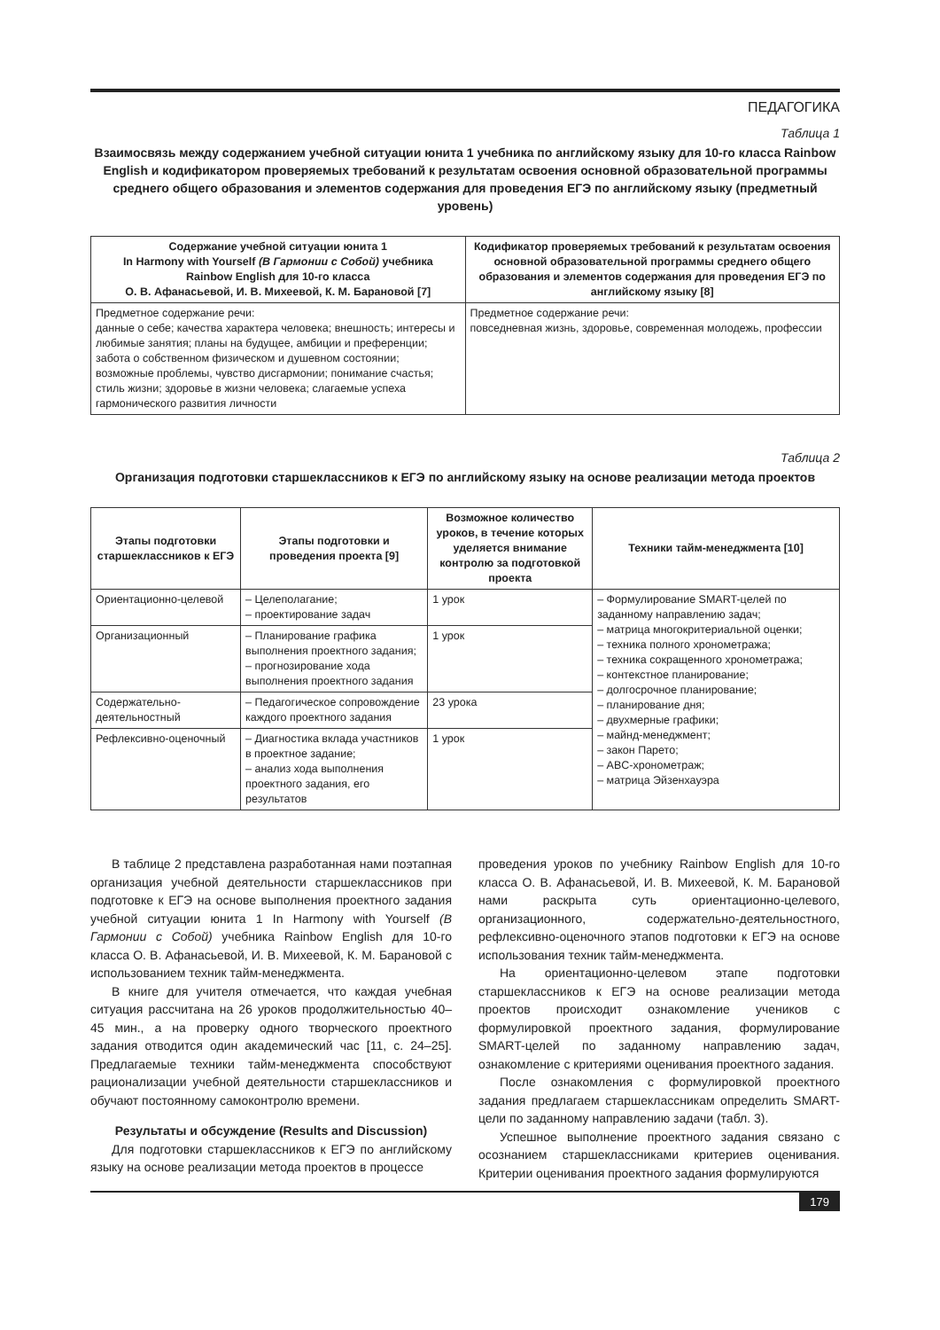ПЕДАГОГИКА
Таблица 1
Взаимосвязь между содержанием учебной ситуации юнита 1 учебника по английскому языку для 10-го класса Rainbow English и кодификатором проверяемых требований к результатам освоения основной образовательной программы среднего общего образования и элементов содержания для проведения ЕГЭ по английскому языку (предметный уровень)
| Содержание учебной ситуации юнита 1 In Harmony with Yourself (В Гармонии с Собой) учебника Rainbow English для 10-го класса О. В. Афанасьевой, И. В. Михеевой, К. М. Барановой [7] | Кодификатор проверяемых требований к результатам освоения основной образовательной программы среднего общего образования и элементов содержания для проведения ЕГЭ по английскому языку [8] |
| --- | --- |
| Предметное содержание речи: данные о себе; качества характера человека; внешность; интересы и любимые занятия; планы на будущее, амбиции и преференции; забота о собственном физическом и душевном состоянии; возможные проблемы, чувство дисгармонии; понимание счастья; стиль жизни; здоровье в жизни человека; слагаемые успеха гармонического развития личности | Предметное содержание речи: повседневная жизнь, здоровье, современная молодежь, профессии |
Таблица 2
Организация подготовки старшеклассников к ЕГЭ по английскому языку на основе реализации метода проектов
| Этапы подготовки старшеклассников к ЕГЭ | Этапы подготовки и проведения проекта [9] | Возможное количество уроков, в течение которых уделяется внимание контролю за подготовкой проекта | Техники тайм-менеджмента [10] |
| --- | --- | --- | --- |
| Ориентационно-целевой | – Целеполагание; – проектирование задач | 1 урок | – Формулирование SMART-целей по заданному направлению задач; – матрица многокритериальной оценки; – техника полного хронометража; – техника сокращенного хронометража; – контекстное планирование; – долгосрочное планирование; – планирование дня; – двухмерные графики; – майнд-менеджмент; – закон Парето; – ABC-хронометраж; – матрица Эйзенхауэра |
| Организационный | – Планирование графика выполнения проектного задания; – прогнозирование хода выполнения проектного задания | 1 урок | |
| Содержательно-деятельностный | – Педагогическое сопровождение каждого проектного задания | 23 урока | |
| Рефлексивно-оценочный | – Диагностика вклада участников в проектное задание; – анализ хода выполнения проектного задания, его результатов | 1 урок | |
В таблице 2 представлена разработанная нами поэтапная организация учебной деятельности старшеклассников при подготовке к ЕГЭ на основе выполнения проектного задания учебной ситуации юнита 1 In Harmony with Yourself (В Гармонии с Собой) учебника Rainbow English для 10-го класса О. В. Афанасьевой, И. В. Михеевой, К. М. Барановой с использованием техник тайм-менеджмента.
В книге для учителя отмечается, что каждая учебная ситуация рассчитана на 26 уроков продолжительностью 40–45 мин., а на проверку одного творческого проектного задания отводится один академический час [11, с. 24–25]. Предлагаемые техники тайм-менеджмента способствуют рационализации учебной деятельности старшеклассников и обучают постоянному самоконтролю времени.
Результаты и обсуждение (Results and Discussion)
Для подготовки старшеклассников к ЕГЭ по английскому языку на основе реализации метода проектов в процессе
проведения уроков по учебнику Rainbow English для 10-го класса О. В. Афанасьевой, И. В. Михеевой, К. М. Барановой нами раскрыта суть ориентационно-целевого, организационного, содержательно-деятельностного, рефлексивно-оценочного этапов подготовки к ЕГЭ на основе использования техник тайм-менеджмента.
На ориентационно-целевом этапе подготовки старшеклассников к ЕГЭ на основе реализации метода проектов происходит ознакомление учеников с формулировкой проектного задания, формулирование SMART-целей по заданному направлению задач, ознакомление с критериями оценивания проектного задания.
После ознакомления с формулировкой проектного задания предлагаем старшеклассникам определить SMART-цели по заданному направлению задачи (табл. 3).
Успешное выполнение проектного задания связано с осознанием старшеклассниками критериев оценивания. Критерии оценивания проектного задания формулируются
179